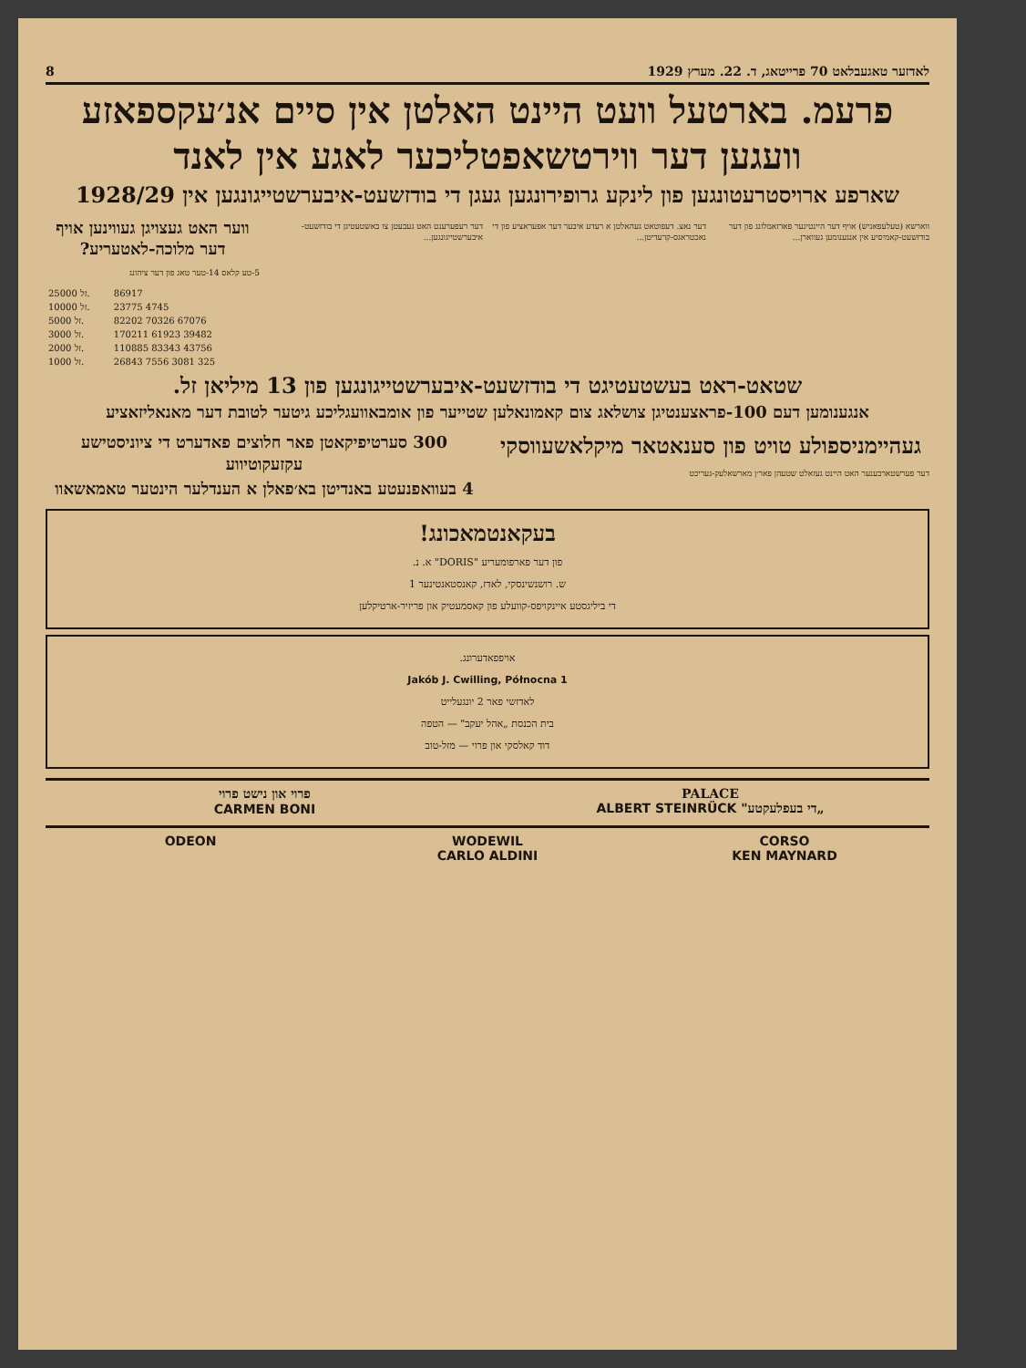לאדזער טאגעבלאט 70 פרייטאג, ד. 22. מערץ 1929 8
פרעמ. בארטעל וועט היינט האלטן אין סיים אנ׳עקספאזע
וועגען דער ווירטשאפטליכער לאגע אין לאנד
שארפע ארויסטרעטונגען פון לינקע גרופירונגען געגן די בודזשעט-איבערשטייגונגען אין 1928/29
ווארשא (טעלעפאניש) אויף דער היינטיגער פארזאמלונג פון דער בודזשעט-קאמיסיע אין אנגענומען געווארן...
דער נאצ. דעפוטאט געהאלטן א רעדע איבער דער אפעראציע פון די נאכטראגס-קרעדיטן...
דער רעפערענט האט געבעטן צו באשטעטיגן די בודזשעט-איבערשטייגונגען...
ווער האט געצויגן געווינען אויף דער מלוכה-לאטעריע?
5-טע קלאס 14-טער טאג פון דער ציהונג
| 25000 זל. | 86917 |
| 10000 זל. | 23775 4745 |
| 5000 זל. | 82202 70326 67076 |
| 3000 זל. | 170211 61923 39482 |
| 2000 זל. | 110885 83343 43756 |
| 1000 זל. | 26843 7556 3081 325 |
שטאט-ראט בעשטעטיגט די בודזשעט-איבערשטייגונגען פון 13 מיליאן זל.
אנגענומען דעם 100-פראצענטיגן צושלאג צום קאמונאלען שטייער פון אומבאוועגליכע גיטער לטובת דער מאנאליזאציע
געהיימניספולע טויט פון סענאטאר מיקלאשעווסקי
דער פערשטארבענער האט היינט געזאלט שטעהן פאר׳ן מארשאלעק-געריכט
300 סערטיפיקאטן פאר חלוצים פאדערט די ציוניסטישע עקזעקוטיווע
4 בעוואפנעטע באנדיטן בא׳פאלן א הענדלער הינטער טאמאשאוו
בעקאנטמאכונג!
פון דער פארפומעריע "DORIS" א. נ.
ש. רושנשינסקי, לאדז, קאנסטאנטינער 1
די ביליגסטע איינקויפס-קוועלע פון קאסמעטיק און פריזיר-ארטיקלען
אויפפאדערונג.
Jakób J. Cwilling, Północna 1
לאדזשי פאר 2 יונגעלייט
בית הכנסת „אהל יעקב" — הטפה
דוד קאלסקי און פרוי — מזל-טוב
PALACE
„די בעפלעקטע" ALBERT STEINRÜCK
פרוי און נישט פרוי
CARMEN BONI
CORSO
KEN MAYNARD
WODEWIL
CARLO ALDINI
ODEON